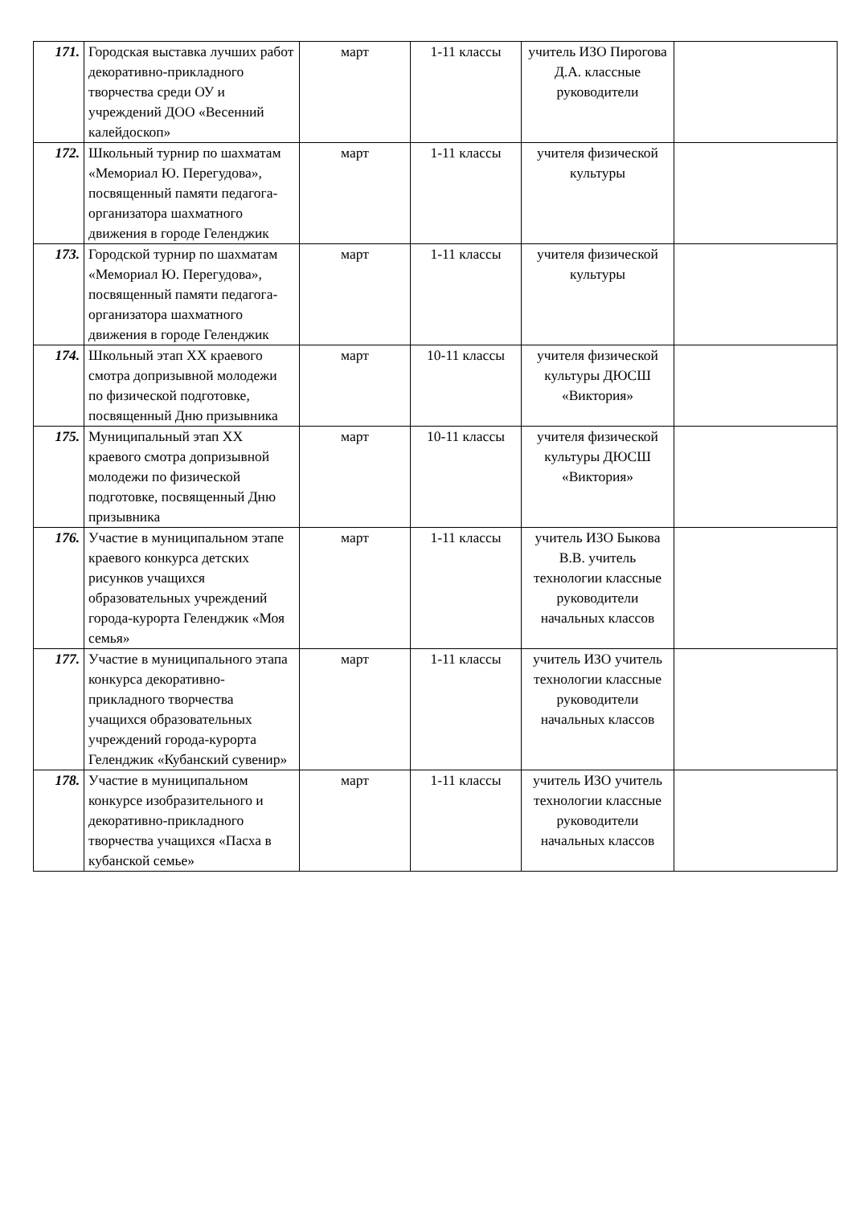| 171. | Городская выставка лучших работ декоративно-прикладного творчества среди ОУ и учреждений ДОО «Весенний калейдоскоп» | март | 1-11 классы | учитель ИЗО Пирогова Д.А. классные руководители | |
| 172. | Школьный турнир по шахматам «Мемориал Ю. Перегудова», посвященный памяти педагога-организатора шахматного движения в городе Геленджик | март | 1-11 классы | учителя физической культуры | |
| 173. | Городской турнир по шахматам «Мемориал Ю. Перегудова», посвященный памяти педагога-организатора шахматного движения в городе Геленджик | март | 1-11 классы | учителя физической культуры | |
| 174. | Школьный этап XX краевого смотра допризывной молодежи по физической подготовке, посвященный Дню призывника | март | 10-11 классы | учителя физической культуры ДЮСШ «Виктория» | |
| 175. | Муниципальный этап XX краевого смотра допризывной молодежи по физической подготовке, посвященный Дню призывника | март | 10-11 классы | учителя физической культуры ДЮСШ «Виктория» | |
| 176. | Участие в муниципальном этапе краевого конкурса детских рисунков учащихся образовательных учреждений города-курорта Геленджик «Моя семья» | март | 1-11 классы | учитель ИЗО Быкова В.В. учитель технологии классные руководители начальных классов | |
| 177. | Участие в муниципального этапа конкурса декоративно-прикладного творчества учащихся образовательных учреждений города-курорта Геленджик «Кубанский сувенир» | март | 1-11 классы | учитель ИЗО учитель технологии классные руководители начальных классов | |
| 178. | Участие в муниципальном конкурсе изобразительного и декоративно-прикладного творчества учащихся «Пасха в кубанской семье» | март | 1-11 классы | учитель ИЗО учитель технологии классные руководители начальных классов | |